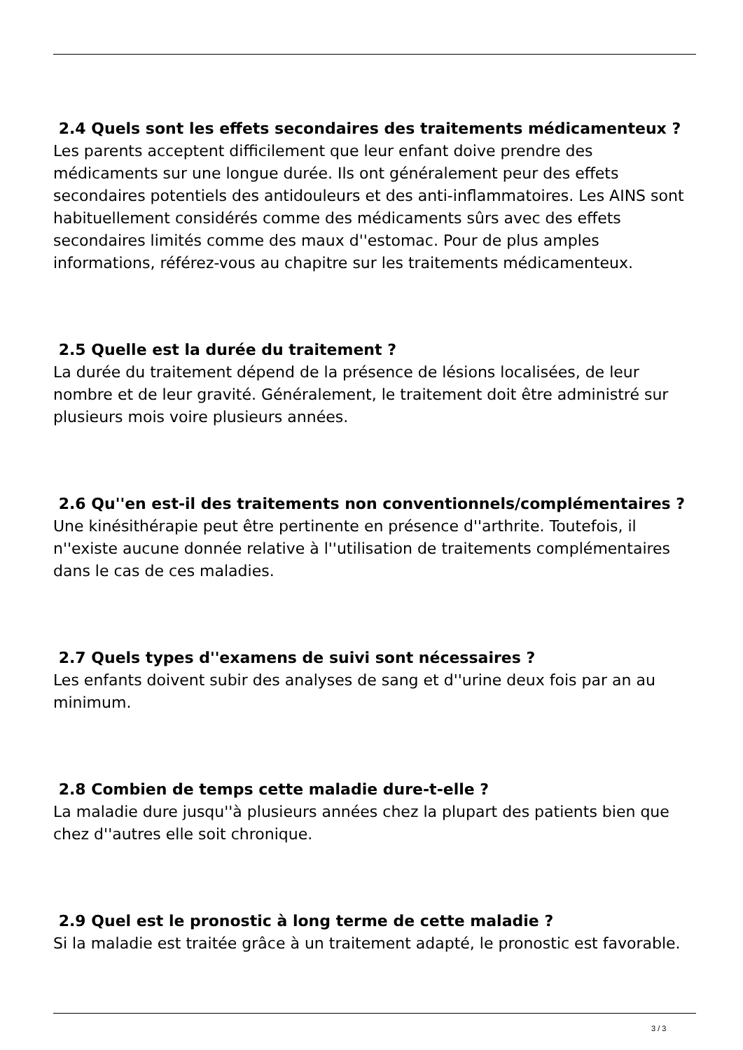2.4 Quels sont les effets secondaires des traitements médicamenteux ?
Les parents acceptent difficilement que leur enfant doive prendre des médicaments sur une longue durée. Ils ont généralement peur des effets secondaires potentiels des antidouleurs et des anti-inflammatoires. Les AINS sont habituellement considérés comme des médicaments sûrs avec des effets secondaires limités comme des maux d''estomac. Pour de plus amples informations, référez-vous au chapitre sur les traitements médicamenteux.
2.5 Quelle est la durée du traitement ?
La durée du traitement dépend de la présence de lésions localisées, de leur nombre et de leur gravité. Généralement, le traitement doit être administré sur plusieurs mois voire plusieurs années.
2.6 Qu''en est-il des traitements non conventionnels/complémentaires ?
Une kinésithérapie peut être pertinente en présence d''arthrite. Toutefois, il n''existe aucune donnée relative à l''utilisation de traitements complémentaires dans le cas de ces maladies.
2.7 Quels types d''examens de suivi sont nécessaires ?
Les enfants doivent subir des analyses de sang et d''urine deux fois par an au minimum.
2.8 Combien de temps cette maladie dure-t-elle ?
La maladie dure jusqu''à plusieurs années chez la plupart des patients bien que chez d''autres elle soit chronique.
2.9 Quel est le pronostic à long terme de cette maladie ?
Si la maladie est traitée grâce à un traitement adapté, le pronostic est favorable.
3 / 3